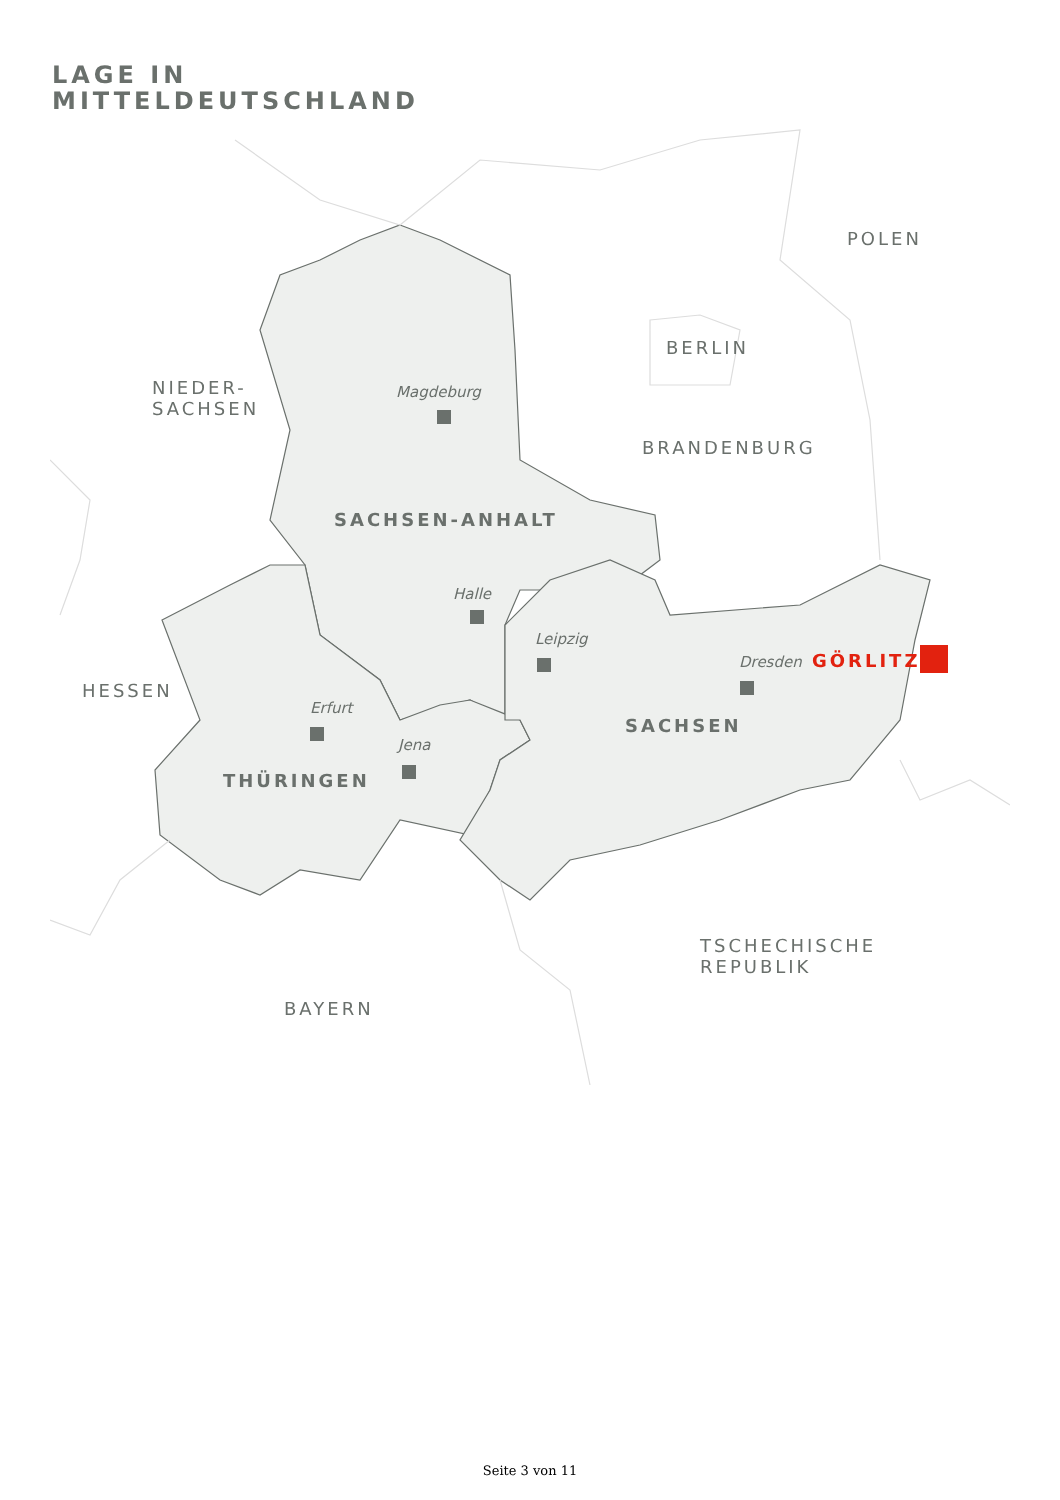LAGE IN
MITTELDEUTSCHLAND
POLEN
BERLIN
NIEDER-
SACHSEN
BRANDENBURG
Magdeburg
SACHSEN-ANHALT
Halle
Leipzig
Dresden GÖRLITZ
HESSEN
Erfurt
SACHSEN
Jena
THÜRINGEN
TSCHECHISCHE
REPUBLIK
BAYERN
Seite 3 von 11